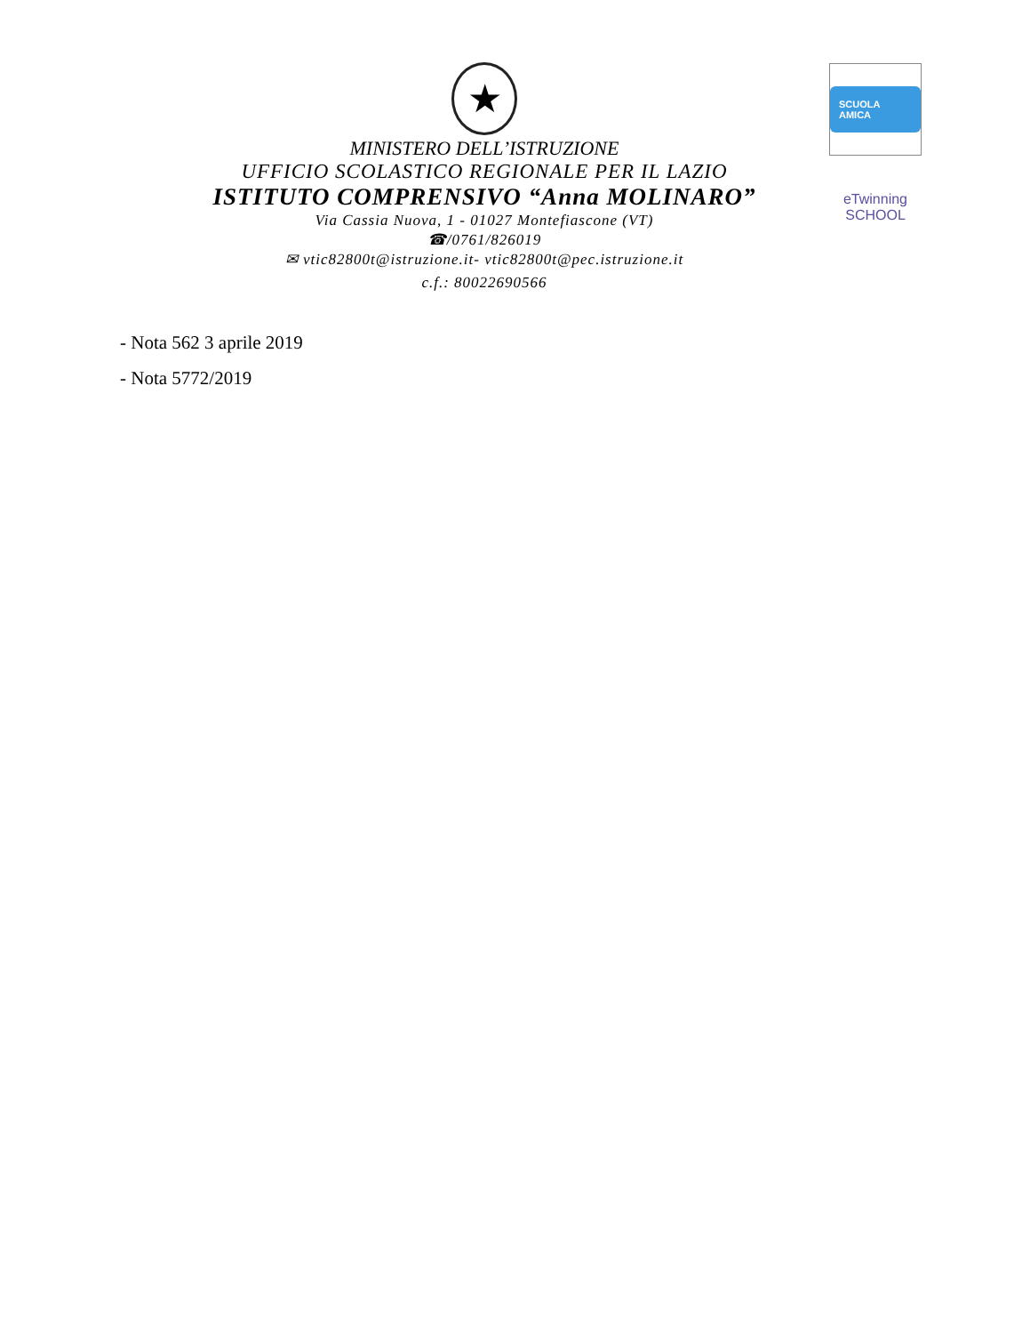★
MINISTERO DELL’ISTRUZIONE
UFFICIO SCOLASTICO REGIONALE PER IL LAZIO
ISTITUTO COMPRENSIVO “Anna MOLINARO”
Via Cassia Nuova, 1 - 01027 Montefiascone (VT)
☎/0761/826019
✉ vtic82800t@istruzione.it- vtic82800t@pec.istruzione.it
c.f.: 80022690566
SCUOLA AMICA
eTwinning
SCHOOL
- Nota 562 3 aprile 2019
- Nota 5772/2019